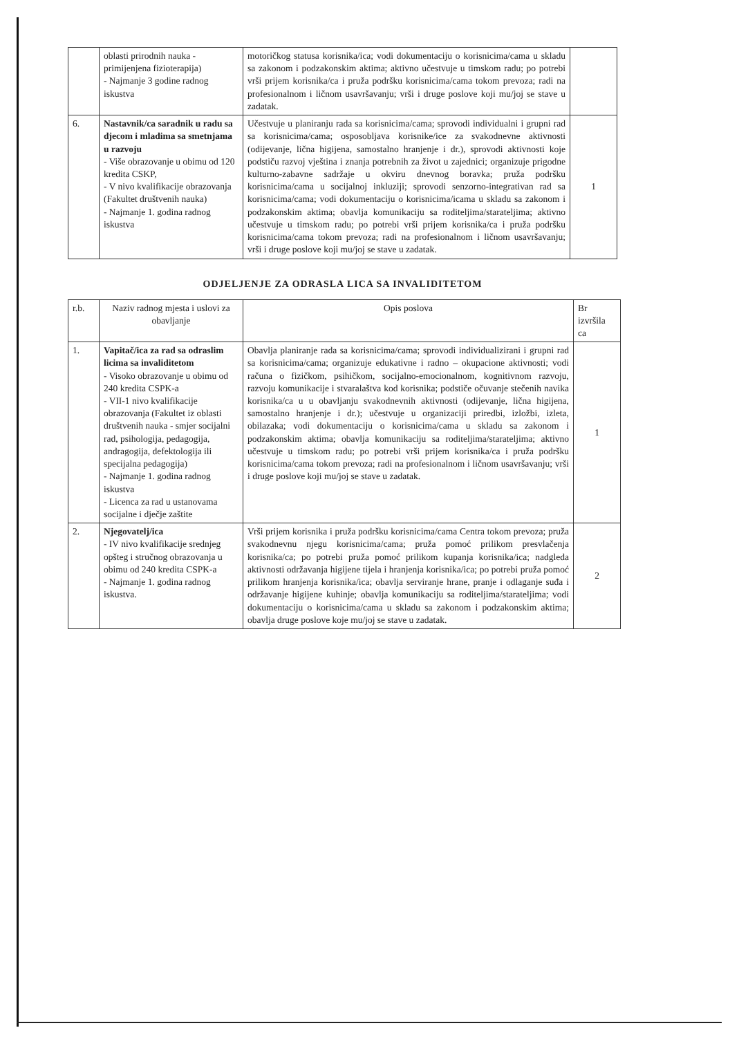| | oblasti prirodnih nauka - primijenjena fizioterapija) - Najmanje 3 godine radnog iskustva | motoričkog statusa korisnika/ica; vodi dokumentaciju o korisnicima/cama u skladu sa zakonom i podzakonskim aktima; aktivno učestvuje u timskom radu; po potrebi vrši prijem korisnika/ca i pruža podršku korisnicima/cama tokom prevoza; radi na profesionalnom i ličnom usavršavanju; vrši i druge poslove koji mu/joj se stave u zadatak. | |
| 6. | Nastavnik/ca saradnik u radu sa djecom i mladima sa smetnjama u razvoju - Više obrazovanje u obimu od 120 kredita CSKP, - V nivo kvalifikacije obrazovanja (Fakultet društvenih nauka) - Najmanje 1. godina radnog iskustva | Učestvuje u planiranju rada sa korisnicima/cama; sprovodi individualni i grupni rad sa korisnicima/cama; osposobljava korisnike/ice za svakodnevne aktivnosti (odijevanje, lična higijena, samostalno hranjenje i dr.), sprovodi aktivnosti koje podstiču razvoj vještina i znanja potrebnih za život u zajednici; organizuje prigodne kulturno-zabavne sadržaje u okviru dnevnog boravka; pruža podršku korisnicima/cama u socijalnoj inkluziji; sprovodi senzorno-integrativan rad sa korisnicima/cama; vodi dokumentaciju o korisnicima/icama u skladu sa zakonom i podzakonskim aktima; obavlja komunikaciju sa roditeljima/starateljima; aktivno učestvuje u timskom radu; po potrebi vrši prijem korisnika/ca i pruža podršku korisnicima/cama tokom prevoza; radi na profesionalnom i ličnom usavršavanju; vrši i druge poslove koji mu/joj se stave u zadatak. | 1 |
ODJELJENJE ZA ODRASLA LICA SA INVALIDITETOM
| r.b. | Naziv radnog mjesta i uslovi za obavljanje | Opis poslova | Br izvršila ca |
| --- | --- | --- | --- |
| 1. | Vapitač/ica za rad sa odraslim licima sa invaliditetom - Visoko obrazovanje u obimu od 240 kredita CSPK-a - VII-1 nivo kvalifikacije obrazovanja (Fakultet iz oblasti društvenih nauka - smjer socijalni rad, psihologija, pedagogija, andragogija, defektologija ili specijalna pedagogija) - Najmanje 1. godina radnog iskustva - Licenca za rad u ustanovama socijalne i dječje zaštite | Obavlja planiranje rada sa korisnicima/cama; sprovodi individualizirani i grupni rad sa korisnicima/cama; organizuje edukativne i radno – okupacione aktivnosti; vodi računa o fizičkom, psihičkom, socijalno-emocionalnom, kognitivnom razvoju, razvoju komunikacije i stvaralaštva kod korisnika; podstiče očuvanje stečenih navika korisnika/ca u u obavljanju svakodnevnih aktivnosti (odijevanje, lična higijena, samostalno hranjenje i dr.); učestvuje u organizaciji priredbi, izložbi, izleta, obilazaka; vodi dokumentaciju o korisnicima/cama u skladu sa zakonom i podzakonskim aktima; obavlja komunikaciju sa roditeljima/starateljima; aktivno učestvuje u timskom radu; po potrebi vrši prijem korisnika/ca i pruža podršku korisnicima/cama tokom prevoza; radi na profesionalnom i ličnom usavršavanju; vrši i druge poslove koji mu/joj se stave u zadatak. | 1 |
| 2. | Njegovatelj/ica - IV nivo kvalifikacije srednjeg opšteg i stručnog obrazovanja u obimu od 240 kredita CSPK-a - Najmanje 1. godina radnog iskustva. | Vrši prijem korisnika i pruža podršku korisnicima/cama Centra tokom prevoza; pruža svakodnevnu njegu korisnicima/cama; pruža pomoć prilikom presvlačenja korisnika/ca; po potrebi pruža pomoć prilikom kupanja korisnika/ica; nadgleda aktivnosti održavanja higijene tijela i hranjenja korisnika/ica; po potrebi pruža pomoć prilikom hranjenja korisnika/ica; obavlja serviranje hrane, pranje i odlaganje suđa i održavanje higijene kuhinje; obavlja komunikaciju sa roditeljima/starateljima; vodi dokumentaciju o korisnicima/cama u skladu sa zakonom i podzakonskim aktima; obavlja druge poslove koje mu/joj se stave u zadatak. | 2 |